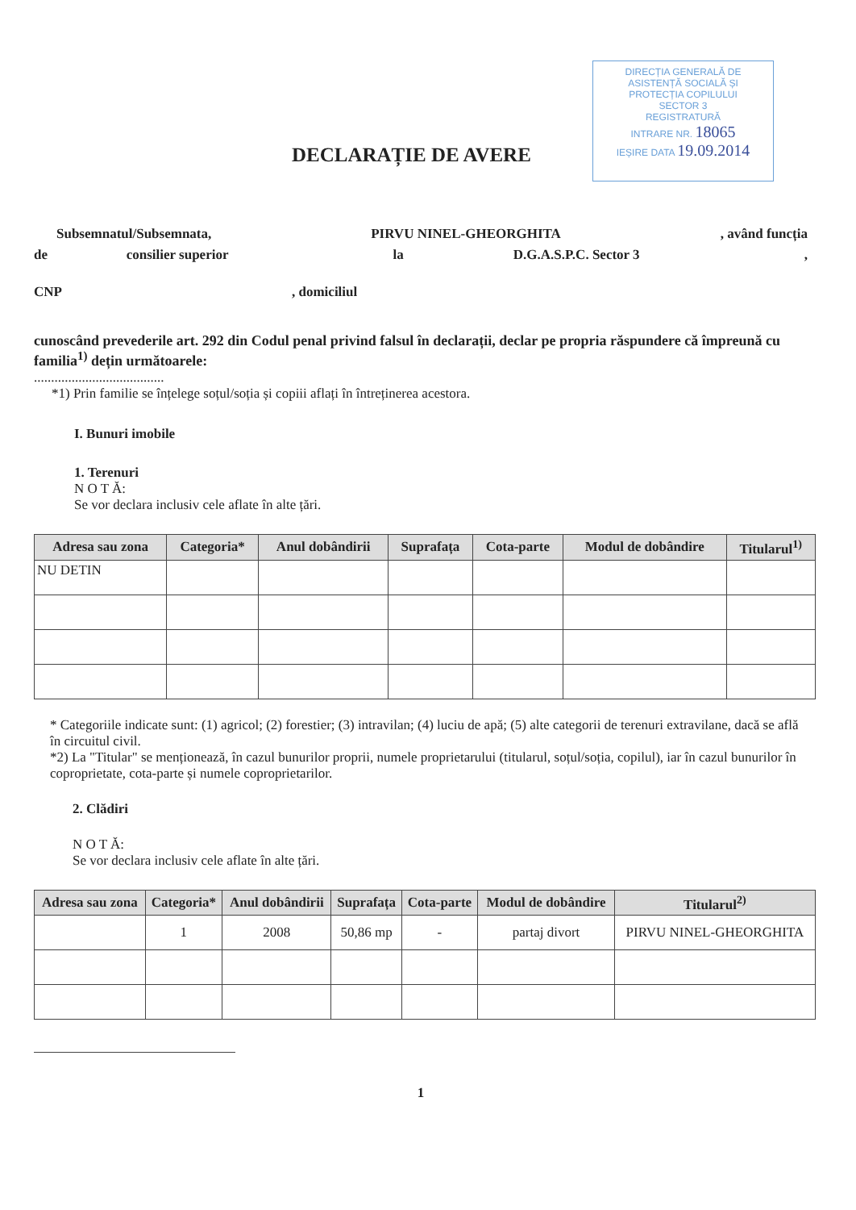DIRECȚIA GENERALĂ DE
ASISTENȚĂ SOCIALĂ ȘI
PROTECȚIA COPILULUI
SECTOR 3
REGISTRATURĂ
INTRARE NR. 18065
IEȘIRE DATA 19.09.2014
DECLARAȚIE DE AVERE
Subsemnatul/Subsemnata, PIRVU NINEL-GHEORGHITA, având funcția
de consilier superior la D.G.A.S.P.C. Sector 3,
CNP, domiciliul
cunoscând prevederile art. 292 din Codul penal privind falsul în declarații, declar pe propria răspundere că împreună cu familia<sup>1)</sup> dețin următoarele:
......................................
*1) Prin familie se înțelege soțul/soția și copiii aflați în întreținerea acestora.
I. Bunuri imobile
1. Terenuri
N O T Ă:
Se vor declara inclusiv cele aflate în alte țări.
| Adresa sau zona | Categoria* | Anul dobândirii | Suprafața | Cota-parte | Modul de dobândire | Titularul<sup>1)</sup> |
| --- | --- | --- | --- | --- | --- | --- |
| NU DETIN | | | | | | |
* Categoriile indicate sunt: (1) agricol; (2) forestier; (3) intravilan; (4) luciu de apă; (5) alte categorii de terenuri extravilane, dacă se află în circuitul civil.
*2) La "Titular" se menționează, în cazul bunurilor proprii, numele proprietarului (titularul, soțul/soția, copilul), iar în cazul bunurilor în coproprietate, cota-parte și numele coproprietarilor.
2. Clădiri
N O T Ă:
Se vor declara inclusiv cele aflate în alte țări.
| Adresa sau zona | Categoria* | Anul dobândirii | Suprafața | Cota-parte | Modul de dobândire | Titularul<sup>2)</sup> |
| --- | --- | --- | --- | --- | --- | --- |
| | 1 | 2008 | 50,86 mp | - | partaj divort | PIRVU NINEL-GHEORGHITA |
1